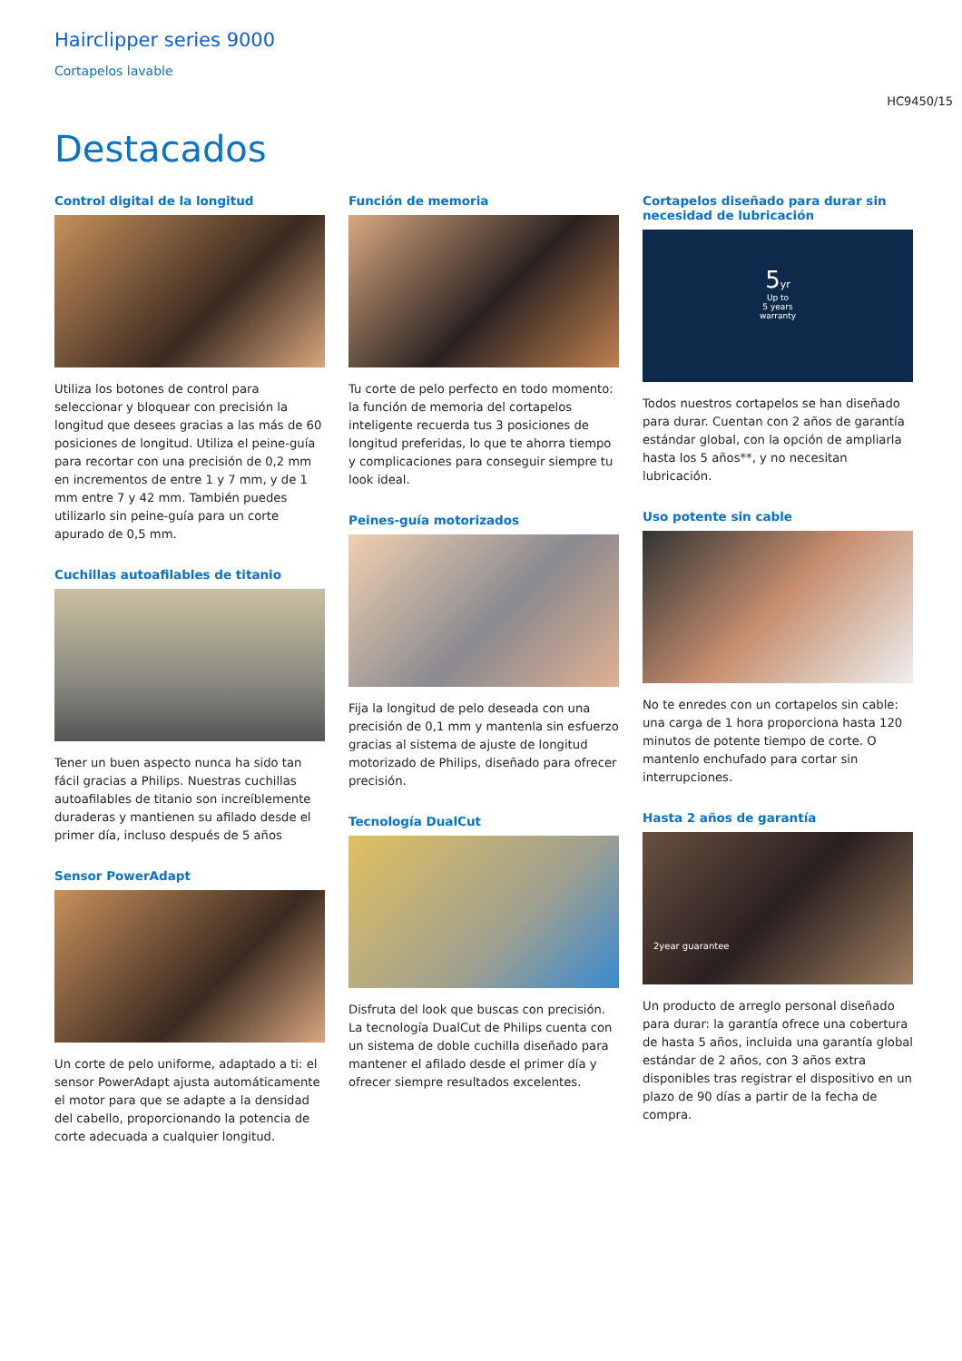Hairclipper series 9000
Cortapelos lavable
HC9450/15
Destacados
Control digital de la longitud
Utiliza los botones de control para seleccionar y bloquear con precisión la longitud que desees gracias a las más de 60 posiciones de longitud. Utiliza el peine-guía para recortar con una precisión de 0,2 mm en incrementos de entre 1 y 7 mm, y de 1 mm entre 7 y 42 mm. También puedes utilizarlo sin peine-guía para un corte apurado de 0,5 mm.
Cuchillas autoafilables de titanio
Tener un buen aspecto nunca ha sido tan fácil gracias a Philips. Nuestras cuchillas autoafilables de titanio son increíblemente duraderas y mantienen su afilado desde el primer día, incluso después de 5 años
Sensor PowerAdapt
Un corte de pelo uniforme, adaptado a ti: el sensor PowerAdapt ajusta automáticamente el motor para que se adapte a la densidad del cabello, proporcionando la potencia de corte adecuada a cualquier longitud.
Función de memoria
Tu corte de pelo perfecto en todo momento: la función de memoria del cortapelos inteligente recuerda tus 3 posiciones de longitud preferidas, lo que te ahorra tiempo y complicaciones para conseguir siempre tu look ideal.
Peines-guía motorizados
Fija la longitud de pelo deseada con una precisión de 0,1 mm y mantenla sin esfuerzo gracias al sistema de ajuste de longitud motorizado de Philips, diseñado para ofrecer precisión.
Tecnología DualCut
Disfruta del look que buscas con precisión. La tecnología DualCut de Philips cuenta con un sistema de doble cuchilla diseñado para mantener el afilado desde el primer día y ofrecer siempre resultados excelentes.
Cortapelos diseñado para durar sin necesidad de lubricación
5yr
Up to
5 years
warranty
Todos nuestros cortapelos se han diseñado para durar. Cuentan con 2 años de garantía estándar global, con la opción de ampliarla hasta los 5 años**, y no necesitan lubricación.
Uso potente sin cable
No te enredes con un cortapelos sin cable: una carga de 1 hora proporciona hasta 120 minutos de potente tiempo de corte. O mantenlo enchufado para cortar sin interrupciones.
Hasta 2 años de garantía
2year guarantee
Un producto de arreglo personal diseñado para durar: la garantía ofrece una cobertura de hasta 5 años, incluida una garantía global estándar de 2 años, con 3 años extra disponibles tras registrar el dispositivo en un plazo de 90 días a partir de la fecha de compra.